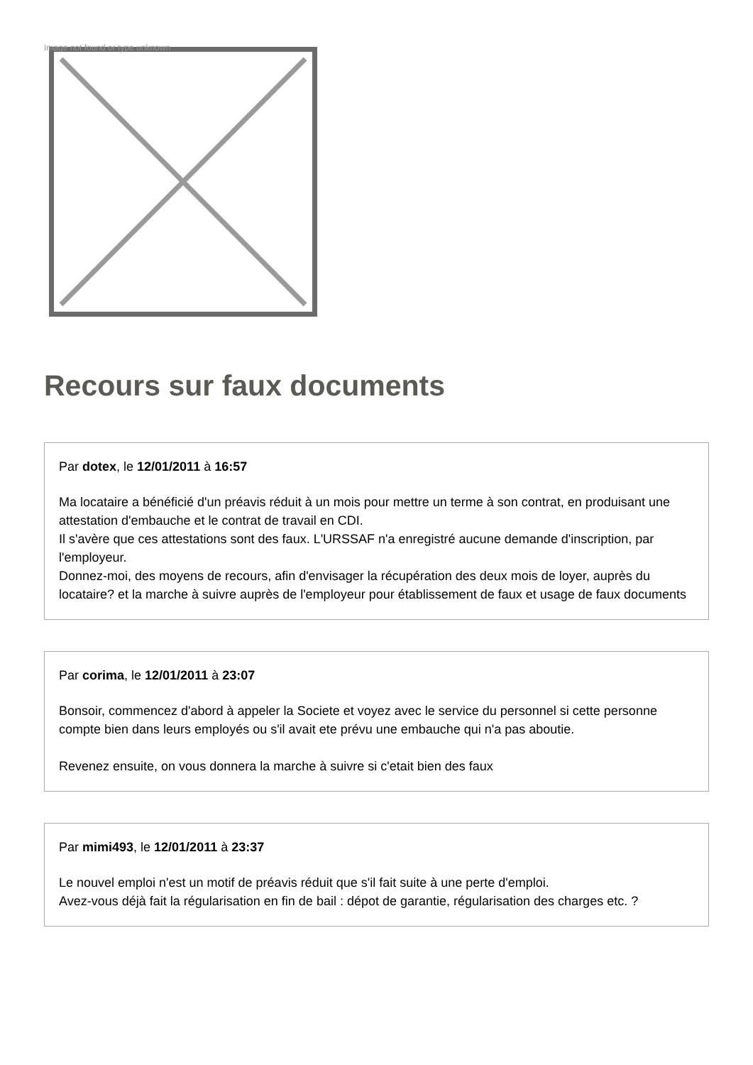Image not found or type unknown
Recours sur faux documents
Par dotex, le 12/01/2011 à 16:57
Ma locataire a bénéficié d'un préavis réduit à un mois pour mettre un terme à son contrat, en produisant une attestation d'embauche et le contrat de travail en CDI.
Il s'avère que ces attestations sont des faux. L'URSSAF n'a enregistré aucune demande d'inscription, par l'employeur.
Donnez-moi, des moyens de recours, afin d'envisager la récupération des deux mois de loyer, auprès du locataire? et la marche à suivre auprès de l'employeur pour établissement de faux et usage de faux documents
Par corima, le 12/01/2011 à 23:07
Bonsoir, commencez d'abord à appeler la Societe et voyez avec le service du personnel si cette personne compte bien dans leurs employés ou s'il avait ete prévu une embauche qui n'a pas aboutie.
Revenez ensuite, on vous donnera la marche à suivre si c'etait bien des faux
Par mimi493, le 12/01/2011 à 23:37
Le nouvel emploi n'est un motif de préavis réduit que s'il fait suite à une perte d'emploi.
Avez-vous déjà fait la régularisation en fin de bail : dépot de garantie, régularisation des charges etc. ?